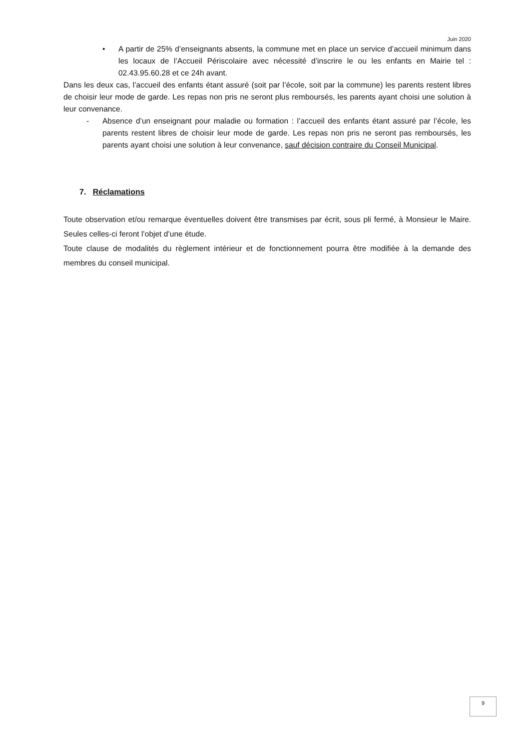Juin 2020
• A partir de 25% d’enseignants absents, la commune met en place un service d’accueil minimum dans les locaux de l’Accueil Périscolaire avec nécessité d’inscrire le ou les enfants en Mairie tel : 02.43.95.60.28 et ce 24h avant.
Dans les deux cas, l’accueil des enfants étant assuré (soit par l’école, soit par la commune) les parents restent libres de choisir leur mode de garde. Les repas non pris ne seront plus remboursés, les parents ayant choisi une solution à leur convenance.
- Absence d’un enseignant pour maladie ou formation : l’accueil des enfants étant assuré par l’école, les parents restent libres de choisir leur mode de garde. Les repas non pris ne seront pas remboursés, les parents ayant choisi une solution à leur convenance, sauf décision contraire du Conseil Municipal.
7. Réclamations
Toute observation et/ou remarque éventuelles doivent être transmises par écrit, sous pli fermé, à Monsieur le Maire. Seules celles-ci feront l’objet d’une étude.
Toute clause de modalités du règlement intérieur et de fonctionnement pourra être modifiée à la demande des membres du conseil municipal.
9